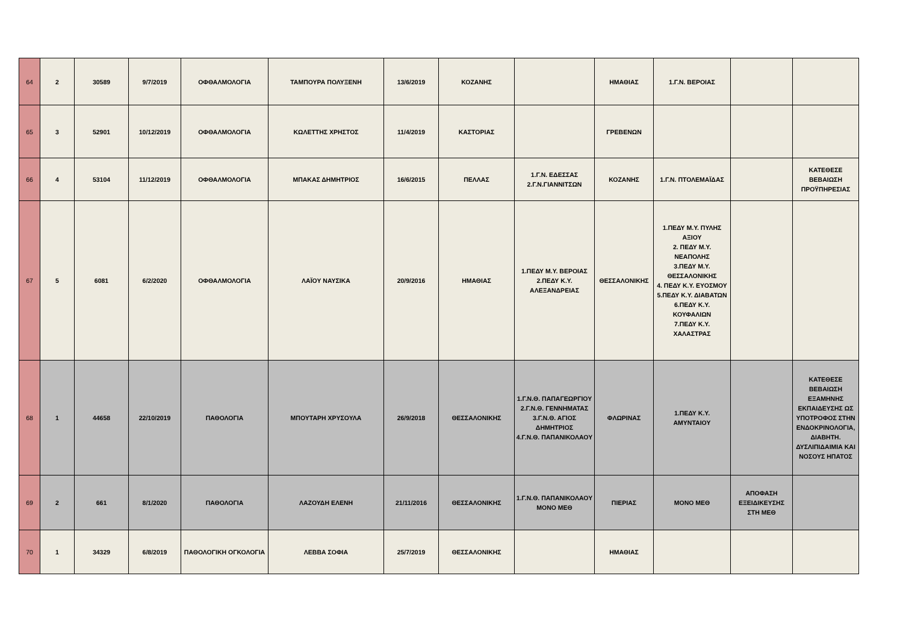| 64 | 2 | 30589 | 9/7/2019 | ΟΦΘΑΛΜΟΛΟΓΙΑ | ΤΑΜΠΟΥΡΑ ΠΟΛΥΞΕΝΗ | 13/6/2019 | ΚΟΖΑΝΗΣ | | ΗΜΑΘΙΑΣ | 1.Γ.Ν. ΒΕΡΟΙΑΣ | | |
| 65 | 3 | 52901 | 10/12/2019 | ΟΦΘΑΛΜΟΛΟΓΙΑ | ΚΩΛΕΤΤΗΣ ΧΡΗΣΤΟΣ | 11/4/2019 | ΚΑΣΤΟΡΙΑΣ | | ΓΡΕΒΕΝΩΝ | | | |
| 66 | 4 | 53104 | 11/12/2019 | ΟΦΘΑΛΜΟΛΟΓΙΑ | ΜΠΑΚΑΣ ΔΗΜΗΤΡΙΟΣ | 16/6/2015 | ΠΕΛΛΑΣ | 1.Γ.Ν. ΕΔΕΣΣΑΣ 2.Γ.Ν.ΓΙΑΝΝΙΤΣΩΝ | ΚΟΖΑΝΗΣ | 1.Γ.Ν. ΠΤΟΛΕΜΑΪΔΑΣ | | ΚΑΤΕΘΕΣΕ ΒΕΒΑΙΩΣΗ ΠΡΟΫΠΗΡΕΣΙΑΣ |
| 67 | 5 | 6081 | 6/2/2020 | ΟΦΘΑΛΜΟΛΟΓΙΑ | ΛΑΪΟΥ ΝΑΥΣΙΚΑ | 20/9/2016 | ΗΜΑΘΙΑΣ | 1.ΠΕΔΥ Μ.Υ. ΒΕΡΟΙΑΣ 2.ΠΕΔΥ Κ.Υ. ΑΛΕΞΑΝΔΡΕΙΑΣ | ΘΕΣΣΑΛΟΝΙΚΗΣ | 1.ΠΕΔΥ Μ.Υ. ΠΥΛΗΣ ΑΞΙΟΥ 2. ΠΕΔΥ Μ.Υ. ΝΕΑΠΟΛΗΣ 3.ΠΕΔΥ Μ.Υ. ΘΕΣΣΑΛΟΝΙΚΗΣ 4. ΠΕΔΥ Κ.Υ. ΕΥΟΣΜΟΥ 5.ΠΕΔΥ Κ.Υ. ΔΙΑΒΑΤΩΝ 6.ΠΕΔΥ Κ.Υ. ΚΟΥΦΑΛΙΩΝ 7.ΠΕΔΥ Κ.Υ. ΧΑΛΑΣΤΡΑΣ | | |
| 68 | 1 | 44658 | 22/10/2019 | ΠΑΘΟΛΟΓΙΑ | ΜΠΟΥΤΑΡΗ ΧΡΥΣΟΥΛΑ | 26/9/2018 | ΘΕΣΣΑΛΟΝΙΚΗΣ | 1.Γ.Ν.Θ. ΠΑΠΑΓΕΩΡΓΙΟΥ 2.Γ.Ν.Θ. ΓΕΝΝΗΜΑΤΑΣ 3.Γ.Ν.Θ. ΑΓΙΟΣ ΔΗΜΗΤΡΙΟΣ 4.Γ.Ν.Θ. ΠΑΠΑΝΙΚΟΛΑΟΥ | ΦΛΩΡΙΝΑΣ | 1.ΠΕΔΥ Κ.Υ. ΑΜΥΝΤΑΙΟΥ | | ΚΑΤΕΘΕΣΕ ΒΕΒΑΙΩΣΗ ΕΞΑΜΗΝΗΣ ΕΚΠΑΙΔΕΥΣΗΣ ΩΣ ΥΠΟΤΡΟΦΟΣ ΣΤΗΝ ΕΝΔΟΚΡΙΝΟΛΟΓΙΑ, ΔΙΑΒΗΤΗ. ΔΥΣΛΙΠΙΔΑΙΜΙΑ ΚΑΙ ΝΟΣΟΥΣ ΗΠΑΤΟΣ |
| 69 | 2 | 661 | 8/1/2020 | ΠΑΘΟΛΟΓΙΑ | ΛΑΖΟΥΔΗ ΕΛΕΝΗ | 21/11/2016 | ΘΕΣΣΑΛΟΝΙΚΗΣ | 1.Γ.Ν.Θ. ΠΑΠΑΝΙΚΟΛΑΟΥ ΜΟΝΟ ΜΕΘ | ΠΙΕΡΙΑΣ | ΜΟΝΟ ΜΕΘ | ΑΠΟΦΑΣΗ ΕΞΕΙΔΙΚΕΥΣΗΣ ΣΤΗ ΜΕΘ | |
| 70 | 1 | 34329 | 6/8/2019 | ΠΑΘΟΛΟΓΙΚΗ ΟΓΚΟΛΟΓΙΑ | ΛΕΒΒΑ ΣΟΦΙΑ | 25/7/2019 | ΘΕΣΣΑΛΟΝΙΚΗΣ | | ΗΜΑΘΙΑΣ | | | |